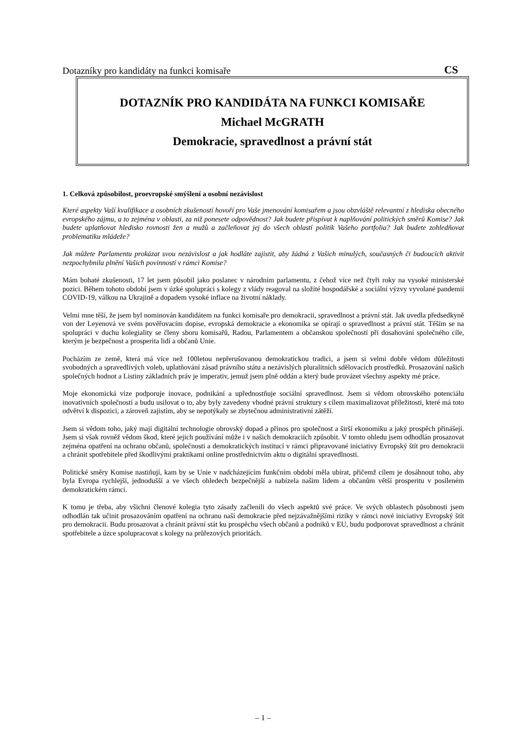Dotazníky pro kandidáty na funkci komisaře CS
DOTAZNÍK PRO KANDIDÁTA NA FUNKCI KOMISAŘE
Michael McGRATH
Demokracie, spravedlnost a právní stát
1. Celková způsobilost, proevropské smýšlení a osobní nezávislost
Které aspekty Vaší kvalifikace a osobních zkušeností hovoří pro Vaše jmenování komisařem a jsou obzvláště relevantní z hlediska obecného evropského zájmu, a to zejména v oblasti, za niž ponesete odpovědnost? Jak budete přispívat k naplňování politických směrů Komise? Jak budete uplatňovat hledisko rovnosti žen a mužů a začleňovat jej do všech oblastí politik Vašeho portfolia? Jak budete zohledňovat problematiku mládeže?
Jak můžete Parlamentu prokázat svou nezávislost a jak hodláte zajistit, aby žádná z Vašich minulých, současných či budoucích aktivit nezpochybnila plnění Vašich povinností v rámci Komise?
Mám bohaté zkušenosti, 17 let jsem působil jako poslanec v národním parlamentu, z čehož více než čtyři roky na vysoké ministerské pozici. Během tohoto období jsem v úzké spolupráci s kolegy z vlády reagoval na složité hospodářské a sociální výzvy vyvolané pandemií COVID-19, válkou na Ukrajině a dopadem vysoké inflace na životní náklady.
Velmi mne těší, že jsem byl nominován kandidátem na funkci komisaře pro demokracii, spravedlnost a právní stát. Jak uvedla předsedkyně von der Leyenová ve svém pověřovacím dopise, evropská demokracie a ekonomika se opírají o spravedlnost a právní stát. Těším se na spolupráci v duchu kolegiality se členy sboru komisařů, Radou, Parlamentem a občanskou společností při dosahování společného cíle, kterým je bezpečnost a prosperita lidí a občanů Unie.
Pocházím ze země, která má více než 100letou nepřerušovanou demokratickou tradici, a jsem si velmi dobře vědom důležitosti svobodných a spravedlivých voleb, uplatňování zásad právního státu a nezávislých pluralitních sdělovacích prostředků. Prosazování našich společných hodnot a Listiny základních práv je imperativ, jemuž jsem plně oddán a který bude provázet všechny aspekty mé práce.
Moje ekonomická vize podporuje inovace, podnikání a upřednostňuje sociální spravedlnost. Jsem si vědom obrovského potenciálu inovativních společností a budu usilovat o to, aby byly zavedeny vhodné právní struktury s cílem maximalizovat příležitosti, které má toto odvětví k dispozici, a zároveň zajistím, aby se nepotýkaly se zbytečnou administrativní zátěží.
Jsem si vědom toho, jaký mají digitální technologie obrovský dopad a přínos pro společnost a širší ekonomiku a jaký prospěch přinášejí. Jsem si však rovněž vědom škod, které jejich používání může i v našich demokraciích způsobit. V tomto ohledu jsem odhodlán prosazovat zejména opatření na ochranu občanů, společnosti a demokratických institucí v rámci připravované iniciativy Evropský štít pro demokracii a chránit spotřebitele před škodlivými praktikami online prostřednictvím aktu o digitální spravedlnosti.
Politické směry Komise nastiňují, kam by se Unie v nadcházejícím funkčním období měla ubírat, přičemž cílem je dosáhnout toho, aby byla Evropa rychlejší, jednodušší a ve všech ohledech bezpečnější a nabízela našim lidem a občanům větší prosperitu v posíleném demokratickém rámci.
K tomu je třeba, aby všichni členové kolegia tyto zásady začlenili do všech aspektů své práce. Ve svých oblastech působnosti jsem odhodlán tak učinit prosazováním opatření na ochranu naší demokracie před nejzávažnějšími riziky v rámci nové iniciativy Evropský štít pro demokracii. Budu prosazovat a chránit právní stát ku prospěchu všech občanů a podniků v EU, budu podporovat spravedlnost a chránit spotřebitele a úzce spolupracovat s kolegy na průřezových prioritách.
– 1 –